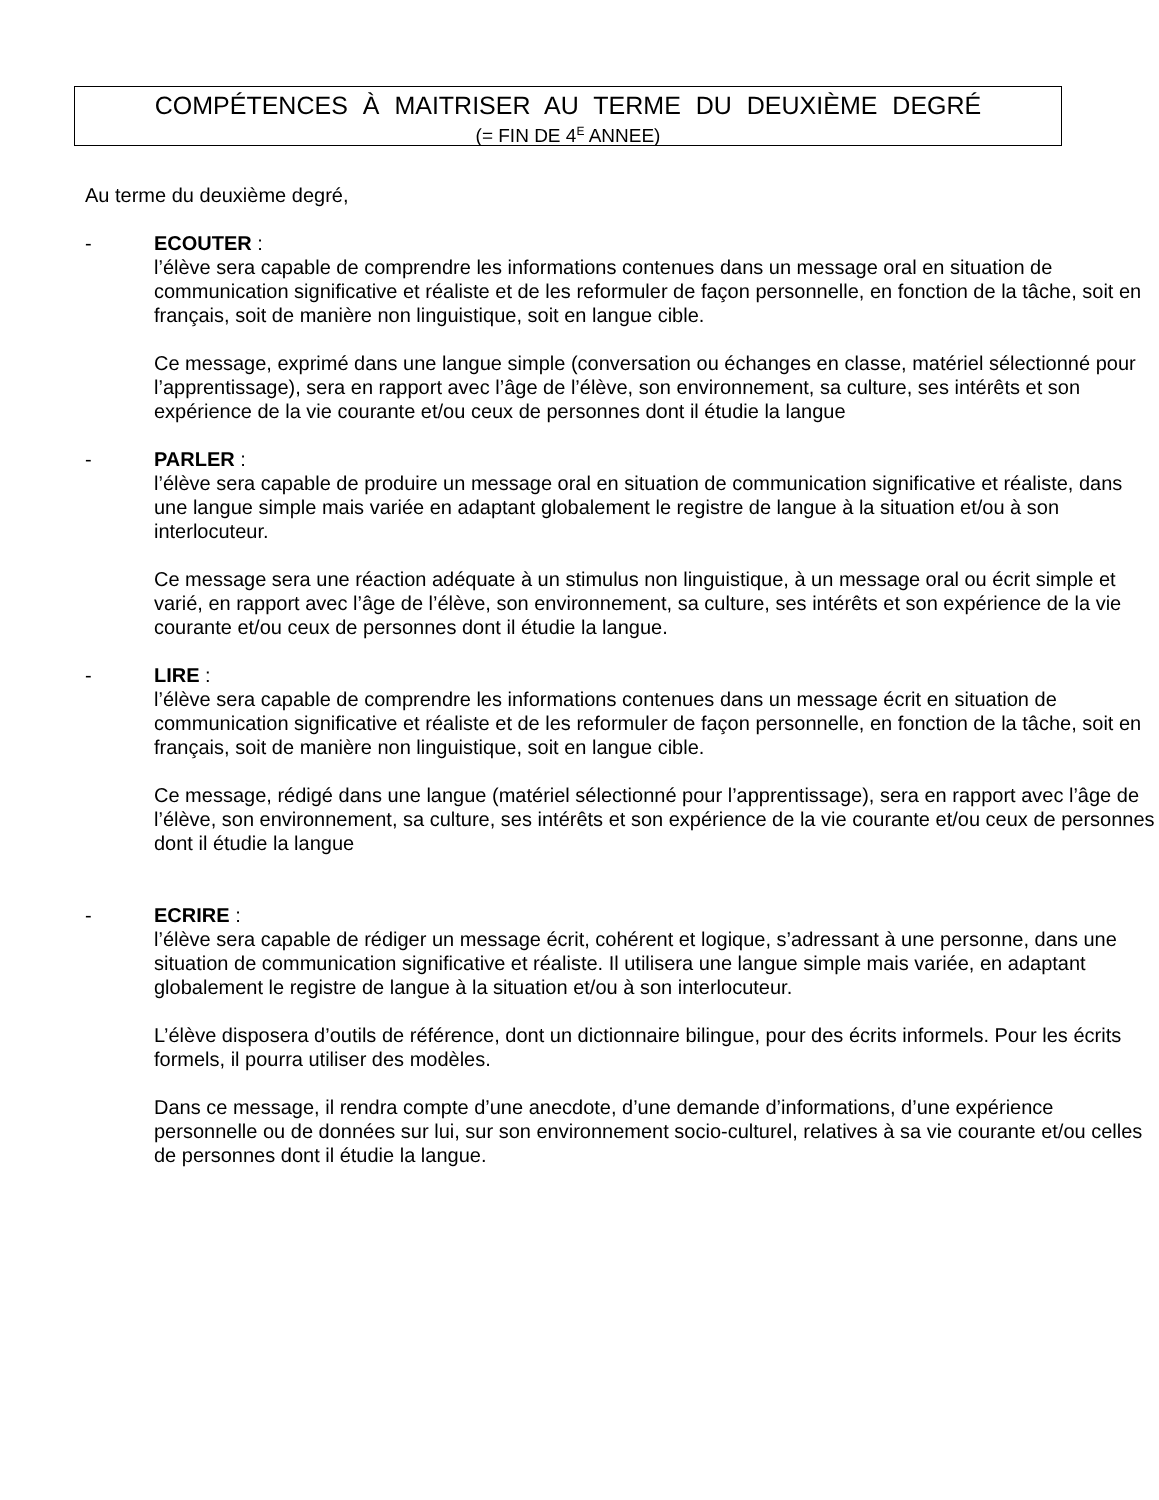COMPÉTENCES À MAITRISER AU TERME DU DEUXIÈME DEGRÉ
(= FIN DE 4<sup>E</sup> ANNEE)
Au terme du deuxième degré,
-
ECOUTER :
l’élève sera capable de comprendre les informations contenues dans un message oral en situation de communication significative et réaliste et de les reformuler de façon personnelle, en fonction de la tâche, soit en français, soit de manière non linguistique, soit en langue cible.
Ce message, exprimé dans une langue simple (conversation ou échanges en classe, matériel sélectionné pour l’apprentissage), sera en rapport avec l’âge de l’élève, son environnement, sa culture, ses intérêts et son expérience de la vie courante et/ou ceux de personnes dont il étudie la langue
-
PARLER :
l’élève sera capable de produire un message oral en situation de communication significative et réaliste, dans une langue simple mais variée en adaptant globalement le registre de langue à la situation et/ou à son interlocuteur.
Ce message sera une réaction adéquate à un stimulus non linguistique, à un message oral ou écrit simple et varié, en rapport avec l’âge de l’élève, son environnement, sa culture, ses intérêts et son expérience de la vie courante et/ou ceux de personnes dont il étudie la langue.
-
LIRE :
l’élève sera capable de comprendre les informations contenues dans un message écrit en situation de communication significative et réaliste et de les reformuler de façon personnelle, en fonction de la tâche, soit en français, soit de manière non linguistique, soit en langue cible.
Ce message, rédigé dans une langue (matériel sélectionné pour l’apprentissage), sera en rapport avec l’âge de l’élève, son environnement, sa culture, ses intérêts et son expérience de la vie courante et/ou ceux de personnes dont il étudie la langue
-
ECRIRE :
l’élève sera capable de rédiger un message écrit, cohérent et logique, s’adressant à une personne, dans une situation de communication significative et réaliste. Il utilisera une langue simple mais variée, en adaptant globalement le registre de langue à la situation et/ou à son interlocuteur.
L’élève disposera d’outils de référence, dont un dictionnaire bilingue, pour des écrits informels. Pour les écrits formels, il pourra utiliser des modèles.
Dans ce message, il rendra compte d’une anecdote, d’une demande d’informations, d’une expérience personnelle ou de données sur lui, sur son environnement socio-culturel, relatives à sa vie courante et/ou celles de personnes dont il étudie la langue.